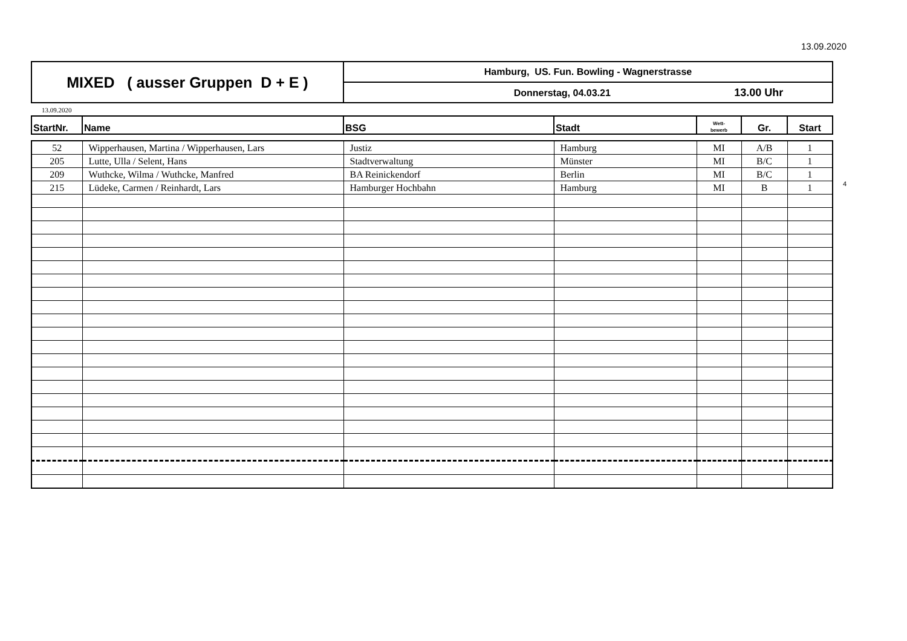13.09.2020
| MIXED ( ausser Gruppen D + E ) | Hamburg, US. Fun. Bowling - Wagnerstrasse |
| | Donnerstag, 04.03.21 13.00 Uhr |
13.09.2020
| StartNr. | Name | BSG | Stadt | Wett- bewerb | Gr. | Start |
| --- | --- | --- | --- | --- | --- | --- |
| 52 | Wipperhausen, Martina / Wipperhausen, Lars | Justiz | Hamburg | MI | A/B | 1 |
| 205 | Lutte, Ulla / Selent, Hans | Stadtverwaltung | Münster | MI | B/C | 1 |
| 209 | Wuthcke, Wilma / Wuthcke, Manfred | BA Reinickendorf | Berlin | MI | B/C | 1 |
| 215 | Lüdeke, Carmen / Reinhardt, Lars | Hamburger Hochbahn | Hamburg | MI | B | 1 |
4